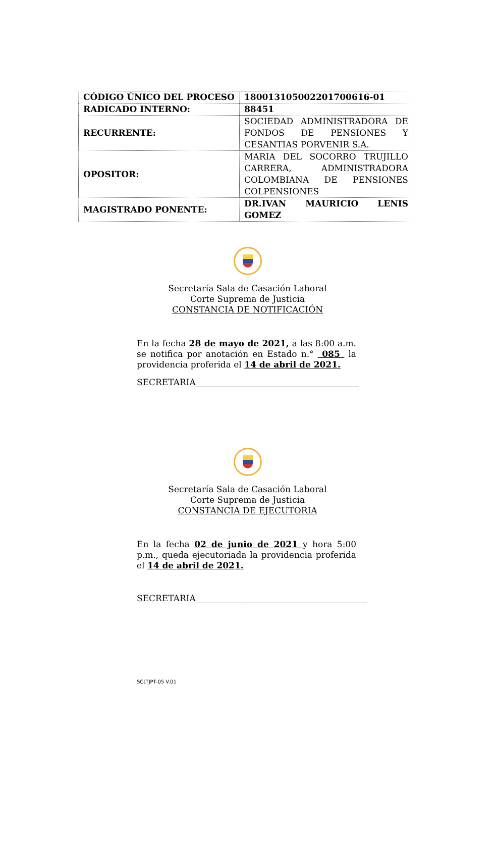| CÓDIGO ÚNICO DEL PROCESO | 18001310500220170061​6-01 |
| RADICADO INTERNO: | 88451 |
| RECURRENTE: | SOCIEDAD ADMINISTRADORA DE FONDOS DE PENSIONES Y CESANTIAS PORVENIR S.A. |
| OPOSITOR: | MARIA DEL SOCORRO TRUJILLO CARRERA, ADMINISTRADORA COLOMBIANA DE PENSIONES COLPENSIONES |
| MAGISTRADO PONENTE: | DR.IVAN MAURICIO LENIS GOMEZ |
Secretaría Sala de Casación Laboral
Corte Suprema de Justicia
CONSTANCIA DE NOTIFICACIÓN
En la fecha 28 de mayo de 2021, a las 8:00 a.m. se notifica por anotación en Estado n.° 085 la providencia proferida el 14 de abril de 2021.
SECRETARIA______________________________________
Secretaría Sala de Casación Laboral
Corte Suprema de Justicia
CONSTANCIA DE EJECUTORIA
En la fecha 02 de junio de 2021 y hora 5:00 p.m., queda ejecutoriada la providencia proferida el 14 de abril de 2021.
SECRETARIA________________________________________
SCLTJPT-05 V.01